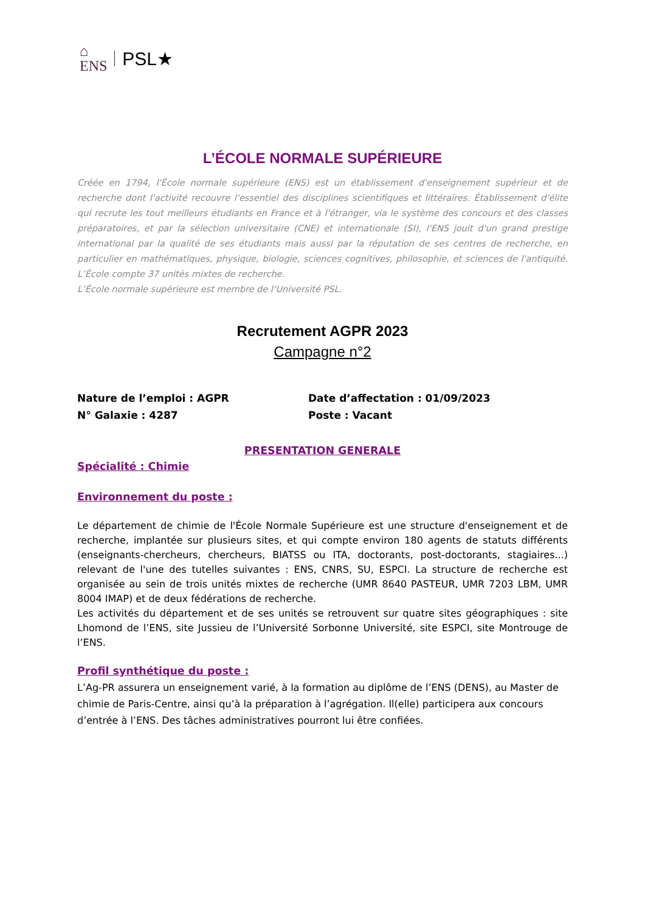⌂
ENS
PSL★
L’ÉCOLE NORMALE SUPÉRIEURE
Créée en 1794, l'École normale supérieure (ENS) est un établissement d'enseignement supérieur et de recherche dont l'activité recouvre l'essentiel des disciplines scientifiques et littéraires. Établissement d'élite qui recrute les tout meilleurs étudiants en France et à l'étranger, via le système des concours et des classes préparatoires, et par la sélection universitaire (CNE) et internationale (SI), l'ENS jouit d'un grand prestige international par la qualité de ses étudiants mais aussi par la réputation de ses centres de recherche, en particulier en mathématiques, physique, biologie, sciences cognitives, philosophie, et sciences de l'antiquité. L’École compte 37 unités mixtes de recherche.
L’École normale supérieure est membre de l’Université PSL.
Recrutement AGPR 2023
Campagne n°2
Nature de l’emploi : AGPR
Date d’affectation : 01/09/2023
N° Galaxie : 4287
Poste : Vacant
PRESENTATION GENERALE
Spécialité : Chimie
Environnement du poste :
Le département de chimie de l'École Normale Supérieure est une structure d'enseignement et de recherche, implantée sur plusieurs sites, et qui compte environ 180 agents de statuts différents (enseignants-chercheurs, chercheurs, BIATSS ou ITA, doctorants, post-doctorants, stagiaires...) relevant de l'une des tutelles suivantes : ENS, CNRS, SU, ESPCI. La structure de recherche est organisée au sein de trois unités mixtes de recherche (UMR 8640 PASTEUR, UMR 7203 LBM, UMR 8004 IMAP) et de deux fédérations de recherche.
Les activités du département et de ses unités se retrouvent sur quatre sites géographiques : site Lhomond de l’ENS, site Jussieu de l’Université Sorbonne Université, site ESPCI, site Montrouge de l’ENS.
Profil synthétique du poste :
L’Ag-PR assurera un enseignement varié, à la formation au diplôme de l’ENS (DENS), au Master de chimie de Paris-Centre, ainsi qu’à la préparation à l’agrégation. Il(elle) participera aux concours d’entrée à l’ENS. Des tâches administratives pourront lui être confiées.